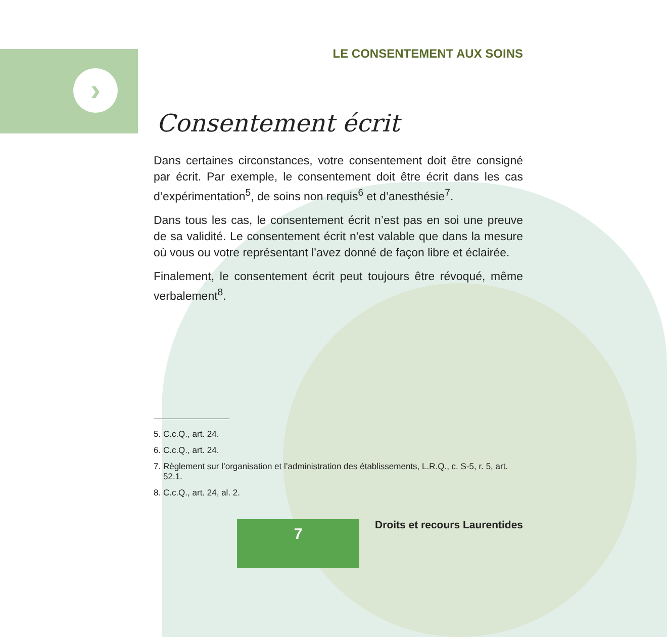›
LE CONSENTEMENT AUX SOINS
Consentement écrit
Dans certaines circonstances, votre consentement doit être consigné par écrit. Par exemple, le consentement doit être écrit dans les cas d’expérimentation<sup>5</sup>, de soins non requis<sup>6</sup> et d’anesthésie<sup>7</sup>.
Dans tous les cas, le consentement écrit n’est pas en soi une preuve de sa validité. Le consentement écrit n’est valable que dans la mesure où vous ou votre représentant l’avez donné de façon libre et éclairée.
Finalement, le consentement écrit peut toujours être révoqué, même verbalement<sup>8</sup>.
5. C.c.Q., art. 24.
6. C.c.Q., art. 24.
7. Règlement sur l’organisation et l’administration des établissements, L.R.Q., c. S-5, r. 5, art. 52.1.
8. C.c.Q., art. 24, al. 2.
7 Droits et recours Laurentides